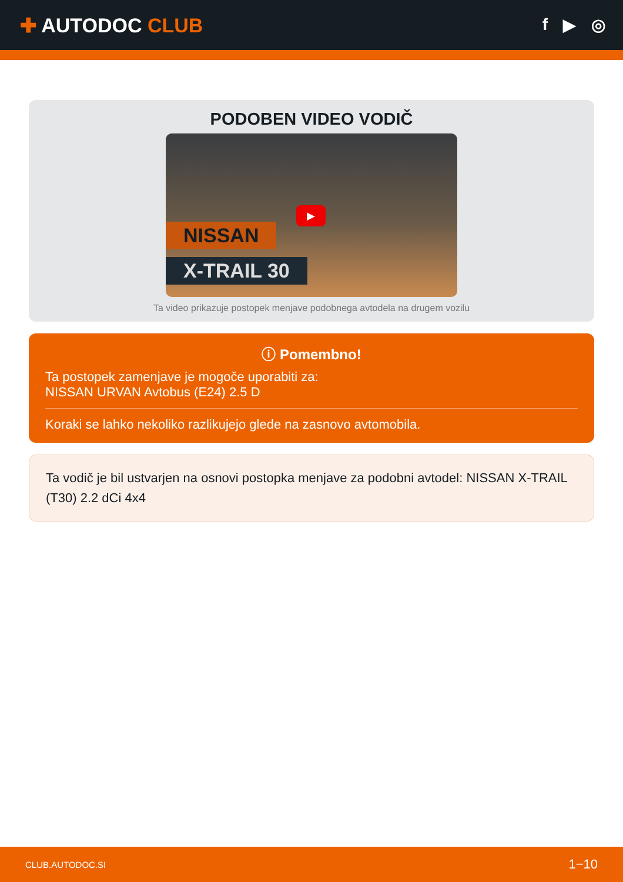✚ AUTODOC CLUB
f ▶ ◎
PODOBEN VIDEO VODIČ
NISSAN
X-TRAIL 30
▶
Ta video prikazuje postopek menjave podobnega avtodela na drugem vozilu
ⓘ Pomembno!
Ta postopek zamenjave je mogoče uporabiti za:
NISSAN URVAN Avtobus (E24) 2.5 D
Koraki se lahko nekoliko razlikujejo glede na zasnovo avtomobila.
Ta vodič je bil ustvarjen na osnovi postopka menjave za podobni avtodel: NISSAN X-TRAIL (T30) 2.2 dCi 4x4
CLUB.AUTODOC.SI 1−10